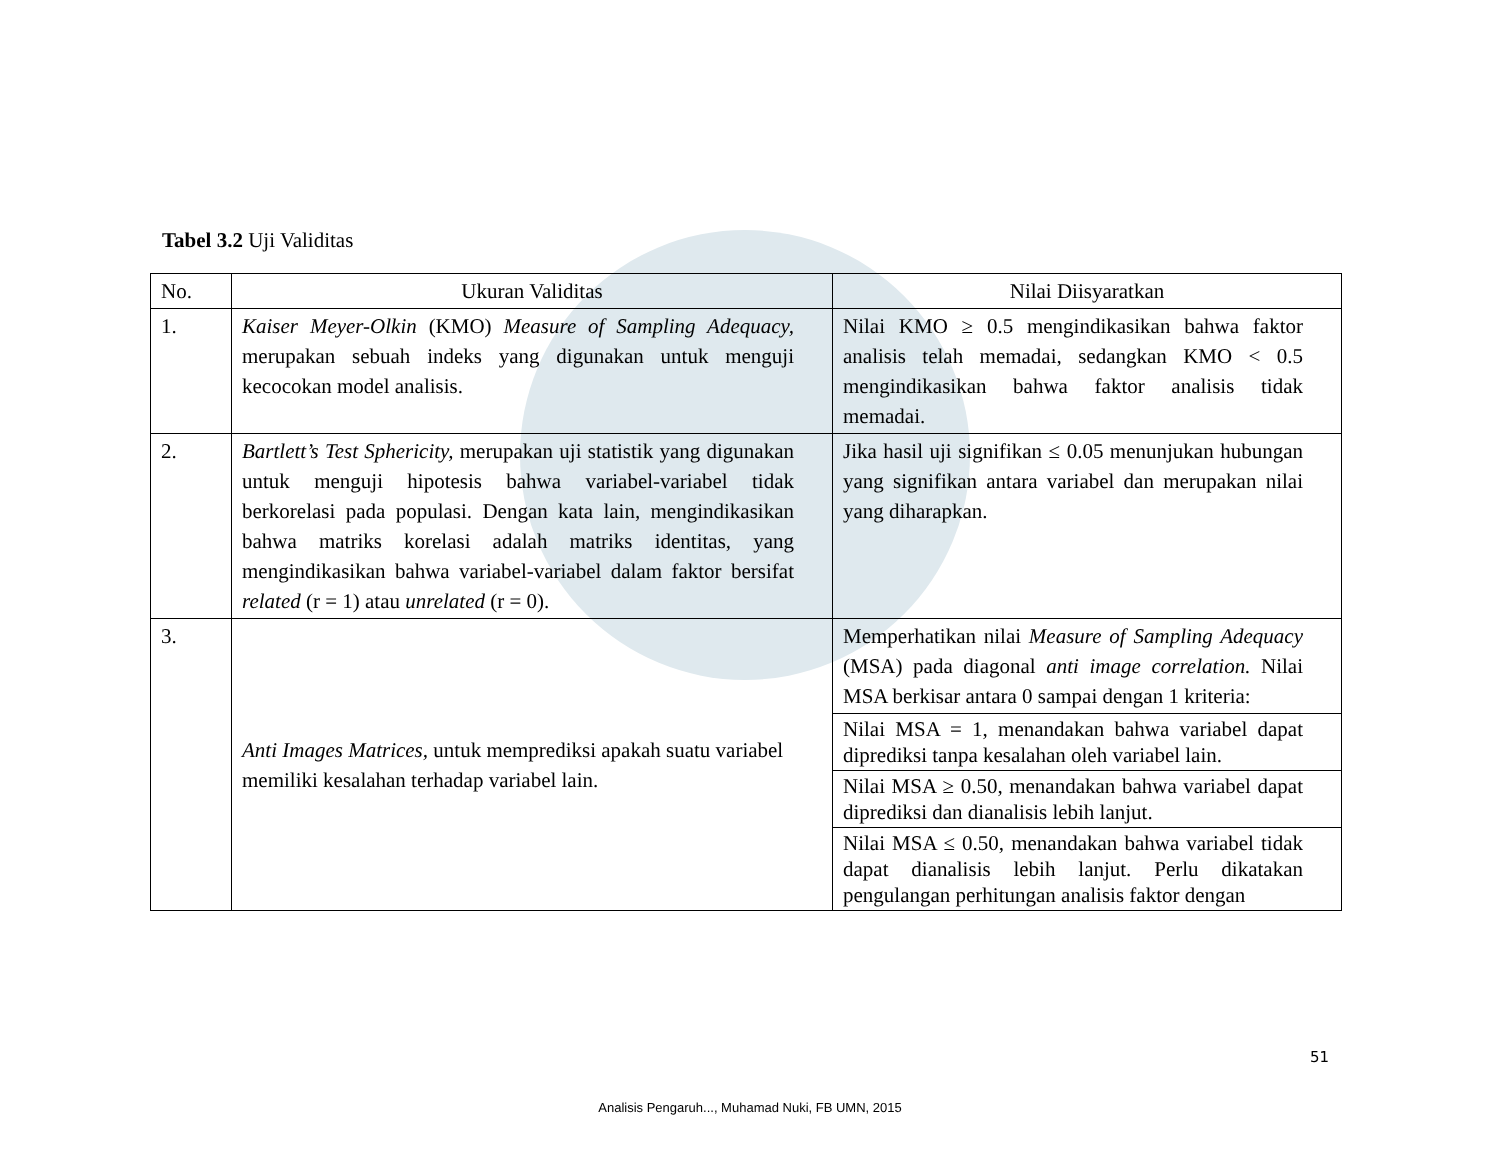Tabel 3.2 Uji Validitas
| No. | Ukuran Validitas | Nilai Diisyaratkan |
| --- | --- | --- |
| 1. | Kaiser Meyer-Olkin (KMO) Measure of Sampling Adequacy, merupakan sebuah indeks yang digunakan untuk menguji kecocokan model analisis. | Nilai KMO ≥ 0.5 mengindikasikan bahwa faktor analisis telah memadai, sedangkan KMO < 0.5 mengindikasikan bahwa faktor analisis tidak memadai. |
| 2. | Bartlett’s Test Sphericity, merupakan uji statistik yang digunakan untuk menguji hipotesis bahwa variabel-variabel tidak berkorelasi pada populasi. Dengan kata lain, mengindikasikan bahwa matriks korelasi adalah matriks identitas, yang mengindikasikan bahwa variabel-variabel dalam faktor bersifat related (r = 1) atau unrelated (r = 0). | Jika hasil uji signifikan ≤ 0.05 menunjukan hubungan yang signifikan antara variabel dan merupakan nilai yang diharapkan. |
| 3. | Anti Images Matrices, untuk memprediksi apakah suatu variabel memiliki kesalahan terhadap variabel lain. | Memperhatikan nilai Measure of Sampling Adequacy (MSA) pada diagonal anti image correlation. Nilai MSA berkisar antara 0 sampai dengan 1 kriteria: |
| | | Nilai MSA = 1, menandakan bahwa variabel dapat diprediksi tanpa kesalahan oleh variabel lain. |
| | | Nilai MSA ≥ 0.50, menandakan bahwa variabel dapat diprediksi dan dianalisis lebih lanjut. |
| | | Nilai MSA ≤ 0.50, menandakan bahwa variabel tidak dapat dianalisis lebih lanjut. Perlu dikatakan pengulangan perhitungan analisis faktor dengan |
51
Analisis Pengaruh..., Muhamad Nuki, FB UMN, 2015